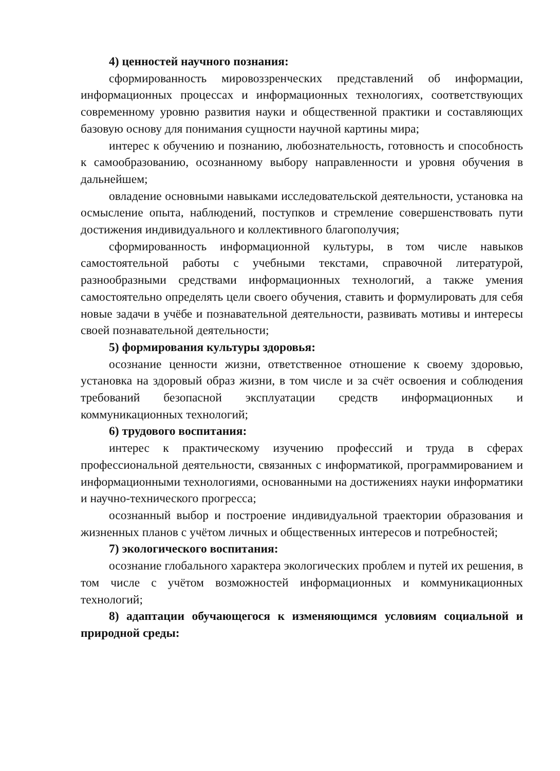4) ценностей научного познания:
сформированность мировоззренческих представлений об информации, информационных процессах и информационных технологиях, соответствующих современному уровню развития науки и общественной практики и составляющих базовую основу для понимания сущности научной картины мира;
интерес к обучению и познанию, любознательность, готовность и способность к самообразованию, осознанному выбору направленности и уровня обучения в дальнейшем;
овладение основными навыками исследовательской деятельности, установка на осмысление опыта, наблюдений, поступков и стремление совершенствовать пути достижения индивидуального и коллективного благополучия;
сформированность информационной культуры, в том числе навыков самостоятельной работы с учебными текстами, справочной литературой, разнообразными средствами информационных технологий, а также умения самостоятельно определять цели своего обучения, ставить и формулировать для себя новые задачи в учёбе и познавательной деятельности, развивать мотивы и интересы своей познавательной деятельности;
5) формирования культуры здоровья:
осознание ценности жизни, ответственное отношение к своему здоровью, установка на здоровый образ жизни, в том числе и за счёт освоения и соблюдения требований безопасной эксплуатации средств информационных и коммуникационных технологий;
6) трудового воспитания:
интерес к практическому изучению профессий и труда в сферах профессиональной деятельности, связанных с информатикой, программированием и информационными технологиями, основанными на достижениях науки информатики и научно-технического прогресса;
осознанный выбор и построение индивидуальной траектории образования и жизненных планов с учётом личных и общественных интересов и потребностей;
7) экологического воспитания:
осознание глобального характера экологических проблем и путей их решения, в том числе с учётом возможностей информационных и коммуникационных технологий;
8) адаптации обучающегося к изменяющимся условиям социальной и природной среды: